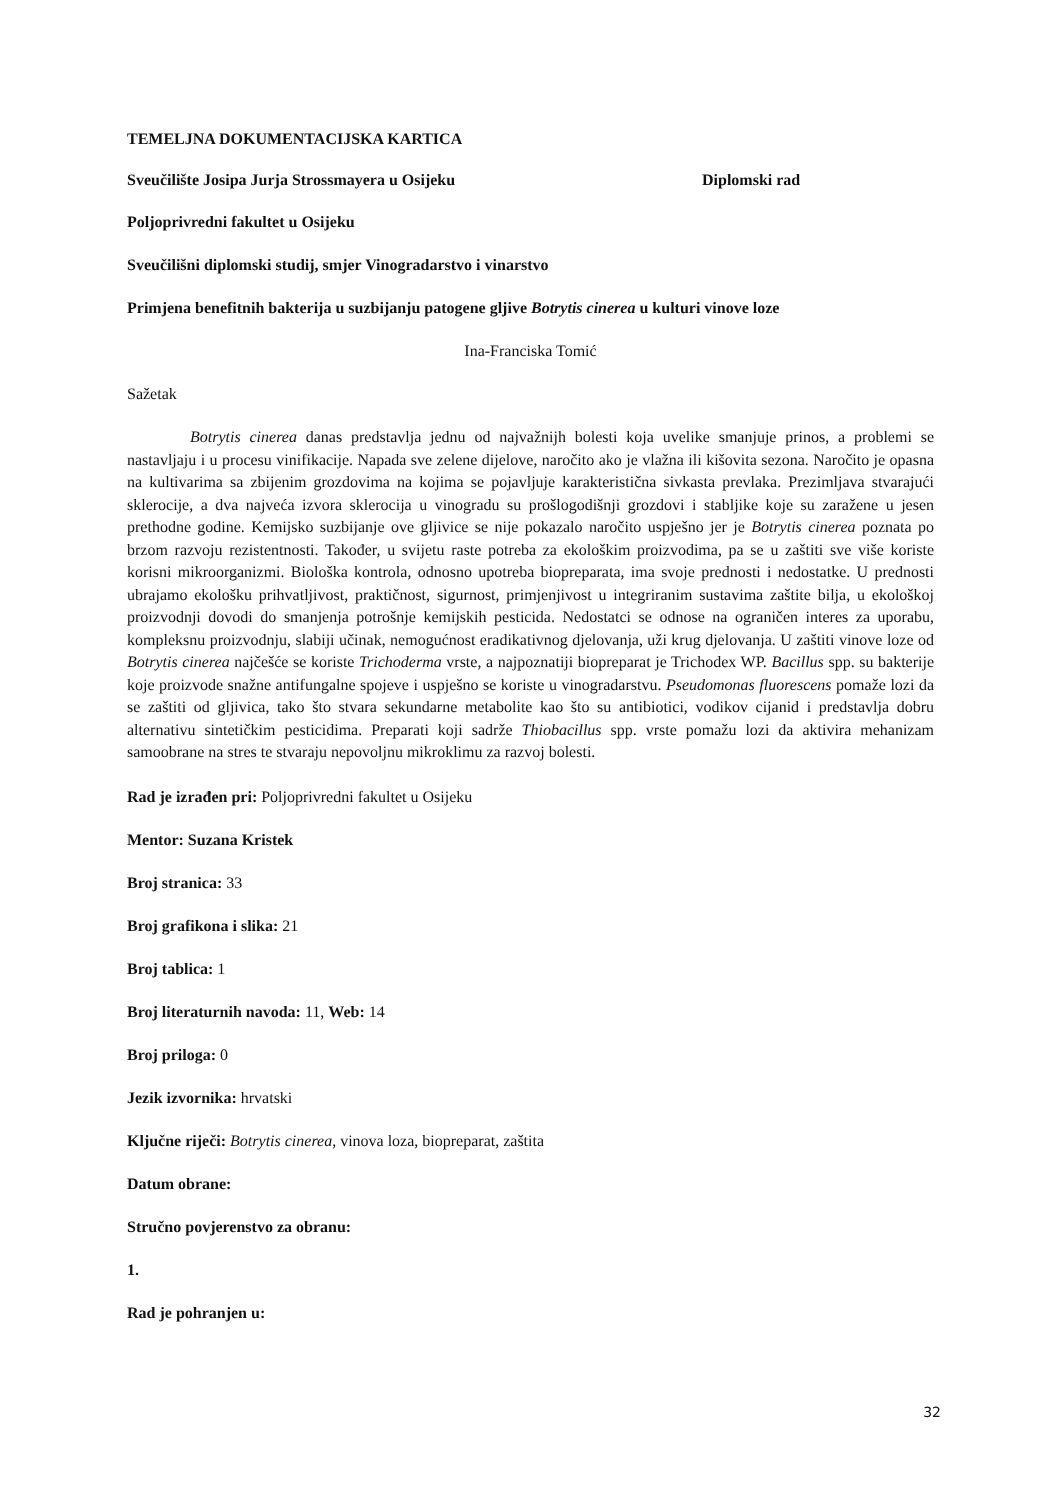TEMELJNA DOKUMENTACIJSKA KARTICA
Sveučilište Josipa Jurja Strossmayera u Osijeku Diplomski rad
Poljoprivredni fakultet u Osijeku
Sveučilišni diplomski studij, smjer Vinogradarstvo i vinarstvo
Primjena benefitnih bakterija u suzbijanju patogene gljive Botrytis cinerea u kulturi vinove loze
Ina-Franciska Tomić
Sažetak
Botrytis cinerea danas predstavlja jednu od najvažnijh bolesti koja uvelike smanjuje prinos, a problemi se nastavljaju i u procesu vinifikacije. Napada sve zelene dijelove, naročito ako je vlažna ili kišovita sezona. Naročito je opasna na kultivarima sa zbijenim grozdovima na kojima se pojavljuje karakteristična sivkasta prevlaka. Prezimljava stvarajući sklerocije, a dva najveća izvora sklerocija u vinogradu su prošlogodišnji grozdovi i stabljike koje su zaražene u jesen prethodne godine. Kemijsko suzbijanje ove gljivice se nije pokazalo naročito uspješno jer je Botrytis cinerea poznata po brzom razvoju rezistentnosti. Također, u svijetu raste potreba za ekološkim proizvodima, pa se u zaštiti sve više koriste korisni mikroorganizmi. Biološka kontrola, odnosno upotreba biopreparata, ima svoje prednosti i nedostatke. U prednosti ubrajamo ekološku prihvatljivost, praktičnost, sigurnost, primjenjivost u integriranim sustavima zaštite bilja, u ekološkoj proizvodnji dovodi do smanjenja potrošnje kemijskih pesticida. Nedostatci se odnose na ograničen interes za uporabu, kompleksnu proizvodnju, slabiji učinak, nemogućnost eradikativnog djelovanja, uži krug djelovanja. U zaštiti vinove loze od Botrytis cinerea najčešće se koriste Trichoderma vrste, a najpoznatiji biopreparat je Trichodex WP. Bacillus spp. su bakterije koje proizvode snažne antifungalne spojeve i uspješno se koriste u vinogradarstvu. Pseudomonas fluorescens pomaže lozi da se zaštiti od gljivica, tako što stvara sekundarne metabolite kao što su antibiotici, vodikov cijanid i predstavlja dobru alternativu sintetičkim pesticidima. Preparati koji sadrže Thiobacillus spp. vrste pomažu lozi da aktivira mehanizam samoobrane na stres te stvaraju nepovoljnu mikroklimu za razvoj bolesti.
Rad je izrađen pri: Poljoprivredni fakultet u Osijeku
Mentor: Suzana Kristek
Broj stranica: 33
Broj grafikona i slika: 21
Broj tablica: 1
Broj literaturnih navoda: 11, Web: 14
Broj priloga: 0
Jezik izvornika: hrvatski
Ključne riječi: Botrytis cinerea, vinova loza, biopreparat, zaštita
Datum obrane:
Stručno povjerenstvo za obranu:
1.
Rad je pohranjen u:
32